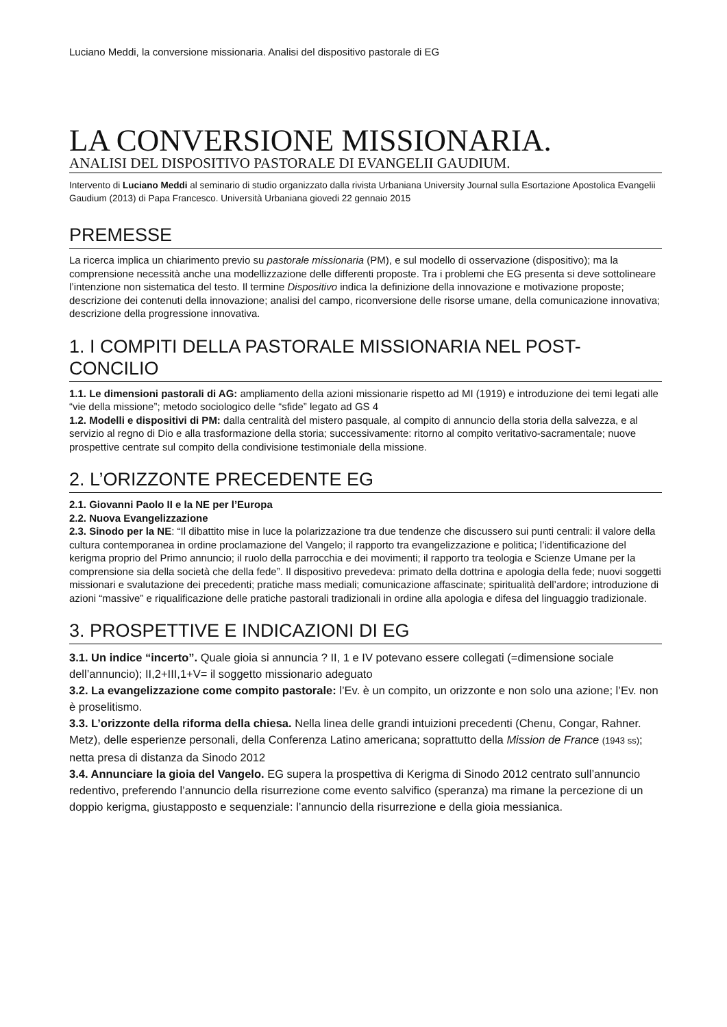Luciano Meddi, la conversione missionaria. Analisi del dispositivo pastorale di EG
LA CONVERSIONE MISSIONARIA.
ANALISI DEL DISPOSITIVO PASTORALE DI EVANGELII GAUDIUM.
Intervento di Luciano Meddi al seminario di studio organizzato dalla rivista Urbaniana University Journal sulla Esortazione Apostolica Evangelii Gaudium (2013) di Papa Francesco. Università Urbaniana giovedi 22 gennaio 2015
PREMESSE
La ricerca implica un chiarimento previo su pastorale missionaria (PM), e sul modello di osservazione (dispositivo); ma la comprensione necessità anche una modellizzazione delle differenti proposte. Tra i problemi che EG presenta si deve sottolineare l’intenzione non sistematica del testo. Il termine Dispositivo indica la definizione della innovazione e motivazione proposte; descrizione dei contenuti della innovazione; analisi del campo, riconversione delle risorse umane, della comunicazione innovativa; descrizione della progressione innovativa.
1. I COMPITI DELLA PASTORALE MISSIONARIA NEL POST-CONCILIO
1.1. Le dimensioni pastorali di AG: ampliamento della azioni missionarie rispetto ad MI (1919) e introduzione dei temi legati alle “vie della missione”; metodo sociologico delle “sfide” legato ad GS 4
1.2. Modelli e dispositivi di PM: dalla centralità del mistero pasquale, al compito di annuncio della storia della salvezza, e al servizio al regno di Dio e alla trasformazione della storia; successivamente: ritorno al compito veritativo-sacramentale; nuove prospettive centrate sul compito della condivisione testimoniale della missione.
2. L’ORIZZONTE PRECEDENTE EG
2.1. Giovanni Paolo II e la NE per l’Europa
2.2. Nuova Evangelizzazione
2.3. Sinodo per la NE: “Il dibattito mise in luce la polarizzazione tra due tendenze che discussero sui punti centrali: il valore della cultura contemporanea in ordine proclamazione del Vangelo; il rapporto tra evangelizzazione e politica; l’identificazione del kerigma proprio del Primo annuncio; il ruolo della parrocchia e dei movimenti; il rapporto tra teologia e Scienze Umane per la comprensione sia della società che della fede”. Il dispositivo prevedeva: primato della dottrina e apologia della fede; nuovi soggetti missionari e svalutazione dei precedenti; pratiche mass mediali; comunicazione affascinate; spiritualità dell’ardore; introduzione di azioni “massive” e riqualificazione delle pratiche pastorali tradizionali in ordine alla apologia e difesa del linguaggio tradizionale.
3. PROSPETTIVE E INDICAZIONI DI EG
3.1. Un indice “incerto”. Quale gioia si annuncia ? II, 1 e IV potevano essere collegati (=dimensione sociale dell’annuncio); II,2+III,1+V= il soggetto missionario adeguato
3.2. La evangelizzazione come compito pastorale: l’Ev. è un compito, un orizzonte e non solo una azione; l’Ev. non è proselitismo.
3.3. L’orizzonte della riforma della chiesa. Nella linea delle grandi intuizioni precedenti (Chenu, Congar, Rahner. Metz), delle esperienze personali, della Conferenza Latino americana; soprattutto della Mission de France (1943 ss); netta presa di distanza da Sinodo 2012
3.4. Annunciare la gioia del Vangelo. EG supera la prospettiva di Kerigma di Sinodo 2012 centrato sull’annuncio redentivo, preferendo l’annuncio della risurrezione come evento salvifico (speranza) ma rimane la percezione di un doppio kerigma, giustapposto e sequenziale: l’annuncio della risurrezione e della gioia messianica.